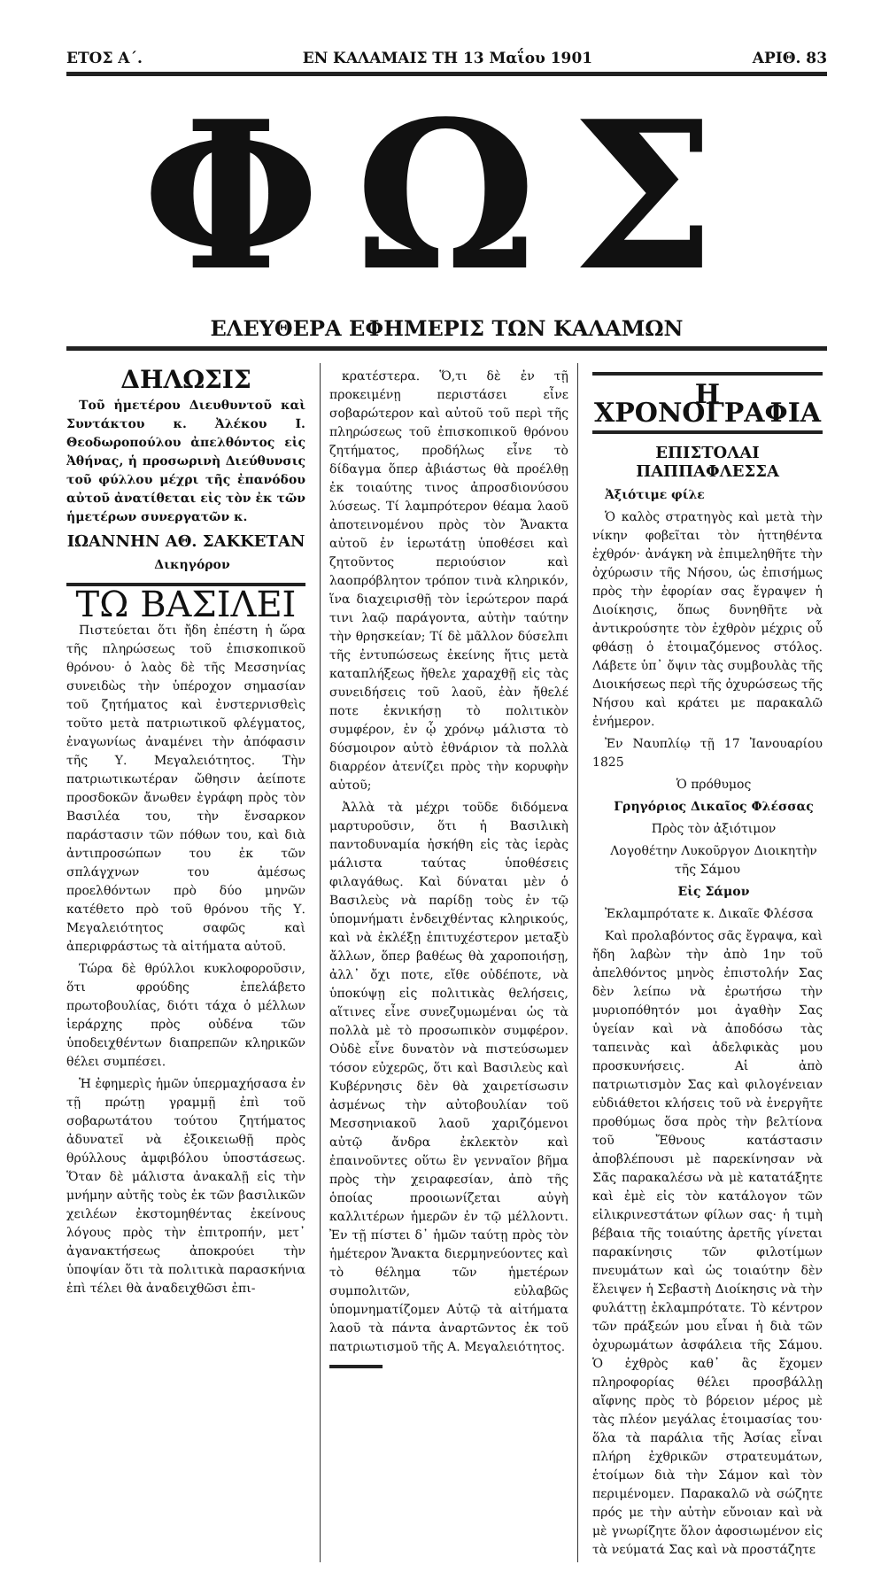ΕΤΟΣ Α΄. ΕΝ ΚΑΛΑΜΑΙΣ ΤΗ 13 Μαΐου 1901 ΑΡΙΘ. 83
ΦΩΣ
ΕΛΕΥΘΕΡΑ ΕΦΗΜΕΡΙΣ ΤΩΝ ΚΑΛΑΜΩΝ
ΔΗΛΩΣΙΣ
Τοῦ ἡμετέρου Διευθυντοῦ καὶ Συντάκτου κ. Ἀλέκου Ι. Θεοδωροπούλου ἀπελθόντος εἰς Ἀθήνας, ἡ προσωρινὴ Διεύθυνσις τοῦ φύλλου μέχρι τῆς ἐπανόδου αὐτοῦ ἀνατίθεται εἰς τὸν ἐκ τῶν ἡμετέρων συνεργατῶν κ.
ΙΩΑΝΝΗΝ ΑΘ. ΣΑΚΚΕΤΑΝ
Δικηγόρον
ΤΩ ΒΑΣΙΛΕΙ
Πιστεύεται ὅτι ἤδη ἐπέστη ἡ ὥρα τῆς πληρώσεως τοῦ ἐπισκοπικοῦ θρόνου· ὁ λαὸς δὲ τῆς Μεσσηνίας συνειδὼς τὴν ὑπέροχον σημασίαν τοῦ ζητήματος καὶ ἐνστερνισθεὶς τοῦτο μετὰ πατριωτικοῦ φλέγματος, ἐναγωνίως ἀναμένει τὴν ἀπόφασιν τῆς Υ. Μεγαλειότητος. Τὴν πατριωτικωτέραν ὤθησιν ἀείποτε προσδοκῶν ἄνωθεν ἐγράφη πρὸς τὸν Βασιλέα του, τὴν ἔνσαρκον παράστασιν τῶν πόθων του, καὶ διὰ ἀντιπροσώπων του ἐκ τῶν σπλάγχνων του ἀμέσως προελθόντων πρὸ δύο μηνῶν κατέθετο πρὸ τοῦ θρόνου τῆς Υ. Μεγαλειότητος σαφῶς καὶ ἀπεριφράστως τὰ αἰτήματα αὐτοῦ.
Τώρα δὲ θρύλλοι κυκλοφοροῦσιν, ὅτι φρούδης ἐπελάβετο πρωτοβουλίας, διότι τάχα ὁ μέλλων ἱεράρχης πρὸς οὐδένα τῶν ὑποδειχθέντων διαπρεπῶν κληρικῶν θέλει συμπέσει.
Ἡ ἐφημερὶς ἡμῶν ὑπερμαχήσασα ἐν τῇ πρώτῃ γραμμῇ ἐπὶ τοῦ σοβαρωτάτου τούτου ζητήματος ἀδυνατεῖ νὰ ἐξοικειωθῇ πρὸς θρύλλους ἀμφιβόλου ὑποστάσεως. Ὅταν δὲ μάλιστα ἀνακαλῇ εἰς τὴν μνήμην αὐτῆς τοὺς ἐκ τῶν βασιλικῶν χειλέων ἐκστομηθέντας ἐκείνους λόγους πρὸς τὴν ἐπιτροπήν, μετ᾽ ἀγανακτήσεως ἀποκρούει τὴν ὑποψίαν ὅτι τὰ πολιτικὰ παρασκήνια ἐπὶ τέλει θὰ ἀναδειχθῶσι ἐπι-
κρατέστερα. Ὅ,τι δὲ ἐν τῇ προκειμένῃ περιστάσει εἶνε σοβαρώτερον καὶ αὐτοῦ τοῦ περὶ τῆς πληρώσεως τοῦ ἐπισκοπικοῦ θρόνου ζητήματος, προδήλως εἶνε τὸ δίδαγμα ὅπερ ἀβιάστως θὰ προέλθῃ ἐκ τοιαύτης τινος ἀπροσδιονύσου λύσεως. Τί λαμπρότερον θέαμα λαοῦ ἀποτεινομένου πρὸς τὸν Ἄνακτα αὐτοῦ ἐν ἱερωτάτῃ ὑποθέσει καὶ ζητοῦντος περιούσιον καὶ λαοπρόβλητον τρόπον τινὰ κληρικόν, ἵνα διαχειρισθῇ τὸν ἱερώτερον παρά τινι λαῷ παράγοντα, αὐτὴν ταύτην τὴν θρησκείαν; Τί δὲ μᾶλλον δύσελπι τῆς ἐντυπώσεως ἐκείνης ἥτις μετὰ καταπλήξεως ἤθελε χαραχθῇ εἰς τὰς συνειδήσεις τοῦ λαοῦ, ἐὰν ἤθελέ ποτε ἐκνικήσῃ τὸ πολιτικὸν συμφέρον, ἐν ᾧ χρόνῳ μάλιστα τὸ δύσμοιρον αὐτὸ ἐθνάριον τὰ πολλὰ διαρρέον ἀτενίζει πρὸς τὴν κορυφὴν αὐτοῦ;
Ἀλλὰ τὰ μέχρι τοῦδε διδόμενα μαρτυροῦσιν, ὅτι ἡ Βασιλικὴ παντοδυναμία ἠσκήθη εἰς τὰς ἱερὰς μάλιστα ταύτας ὑποθέσεις φιλαγάθως. Καὶ δύναται μὲν ὁ Βασιλεὺς νὰ παρίδῃ τοὺς ἐν τῷ ὑπομνήματι ἐνδειχθέντας κληρικούς, καὶ νὰ ἐκλέξῃ ἐπιτυχέστερον μεταξὺ ἄλλων, ὅπερ βαθέως θὰ χαροποιήσῃ, ἀλλ᾽ ὄχι ποτε, εἴθε οὐδέποτε, νὰ ὑποκύψῃ εἰς πολιτικὰς θελήσεις, αἵτινες εἶνε συνεζυμωμέναι ὡς τὰ πολλὰ μὲ τὸ προσωπικὸν συμφέρον. Οὐδὲ εἶνε δυνατὸν νὰ πιστεύσωμεν τόσον εὐχερῶς, ὅτι καὶ Βασιλεὺς καὶ Κυβέρνησις δὲν θὰ χαιρετίσωσιν ἀσμένως τὴν αὐτοβουλίαν τοῦ Μεσσηνιακοῦ λαοῦ χαριζόμενοι αὐτῷ ἄνδρα ἐκλεκτὸν καὶ ἐπαινοῦντες οὕτω ἓν γενναῖον βῆμα πρὸς τὴν χειραφεσίαν, ἀπὸ τῆς ὁποίας προοιωνίζεται αὐγὴ καλλιτέρων ἡμερῶν ἐν τῷ μέλλοντι. Ἐν τῇ πίστει δ᾽ ἡμῶν ταύτῃ πρὸς τὸν ἡμέτερον Ἄνακτα διερμηνεύοντες καὶ τὸ θέλημα τῶν ἡμετέρων συμπολιτῶν, εὐλαβῶς ὑπομνηματίζομεν Αὐτῷ τὰ αἰτήματα λαοῦ τὰ πάντα ἀναρτῶντος ἐκ τοῦ πατριωτισμοῦ τῆς Α. Μεγαλειότητος.
Η ΧΡΟΝΟΓΡΑΦΙΑ
ΕΠΙΣΤΟΛΑΙ ΠΑΠΠΑΦΛΕΣΣΑ
Ἀξιότιμε φίλε
Ὁ καλὸς στρατηγὸς καὶ μετὰ τὴν νίκην φοβεῖται τὸν ἡττηθέντα ἐχθρόν· ἀνάγκη νὰ ἐπιμεληθῆτε τὴν ὀχύρωσιν τῆς Νήσου, ὡς ἐπισήμως πρὸς τὴν ἐφορίαν σας ἔγραψεν ἡ Διοίκησις, ὅπως δυνηθῆτε νὰ ἀντικρούσητε τὸν ἐχθρὸν μέχρις οὗ φθάσῃ ὁ ἑτοιμαζόμενος στόλος. Λάβετε ὑπ᾽ ὄψιν τὰς συμβουλὰς τῆς Διοικήσεως περὶ τῆς ὀχυρώσεως τῆς Νήσου καὶ κράτει με παρακαλῶ ἐνήμερον.
Ἐν Ναυπλίῳ τῇ 17 Ἰανουαρίου 1825
Ὁ πρόθυμος
Γρηγόριος Δικαῖος Φλέσσας
Πρὸς τὸν ἀξιότιμον
Λογοθέτην Λυκοῦργον Διοικητὴν τῆς Σάμου
Εἰς Σάμον
Ἐκλαμπρότατε κ. Δικαῖε Φλέσσα
Καὶ προλαβόντος σᾶς ἔγραψα, καὶ ἤδη λαβὼν τὴν ἀπὸ 1ην τοῦ ἀπελθόντος μηνὸς ἐπιστολήν Σας δὲν λείπω νὰ ἐρωτήσω τὴν μυριοπόθητόν μοι ἀγαθὴν Σας ὑγείαν καὶ νὰ ἀποδόσω τὰς ταπεινὰς καὶ ἀδελφικὰς μου προσκυνήσεις. Αἱ ἀπὸ πατριωτισμὸν Σας καὶ φιλογένειαν εὐδιάθετοι κλήσεις τοῦ νὰ ἐνεργῆτε προθύμως ὅσα πρὸς τὴν βελτίονα τοῦ Ἔθνους κατάστασιν ἀποβλέπουσι μὲ παρεκίνησαν νὰ Σᾶς παρακαλέσω νὰ μὲ κατατάξητε καὶ ἐμὲ εἰς τὸν κατάλογον τῶν εἰλικρινεστάτων φίλων σας· ἡ τιμὴ βέβαια τῆς τοιαύτης ἀρετῆς γίνεται παρακίνησις τῶν φιλοτίμων πνευμάτων καὶ ὡς τοιαύτην δὲν ἔλειψεν ἡ Σεβαστὴ Διοίκησις νὰ τὴν φυλάττῃ ἐκλαμπρότατε. Τὸ κέντρον τῶν πράξεών μου εἶναι ἡ διὰ τῶν ὀχυρωμάτων ἀσφάλεια τῆς Σάμου. Ὁ ἐχθρὸς καθ᾽ ἃς ἔχομεν πληροφορίας θέλει προσβάλλῃ αἴφνης πρὸς τὸ βόρειον μέρος μὲ τὰς πλέον μεγάλας ἑτοιμασίας του· ὅλα τὰ παράλια τῆς Ἀσίας εἶναι πλήρη ἐχθρικῶν στρατευμάτων, ἑτοίμων διὰ τὴν Σάμον καὶ τὸν περιμένομεν. Παρακαλῶ νὰ σώζητε πρός με τὴν αὐτὴν εὔνοιαν καὶ νὰ μὲ γνωρίζητε ὅλον ἀφοσιωμένον εἰς τὰ νεύματά Σας καὶ νὰ προστάζητε